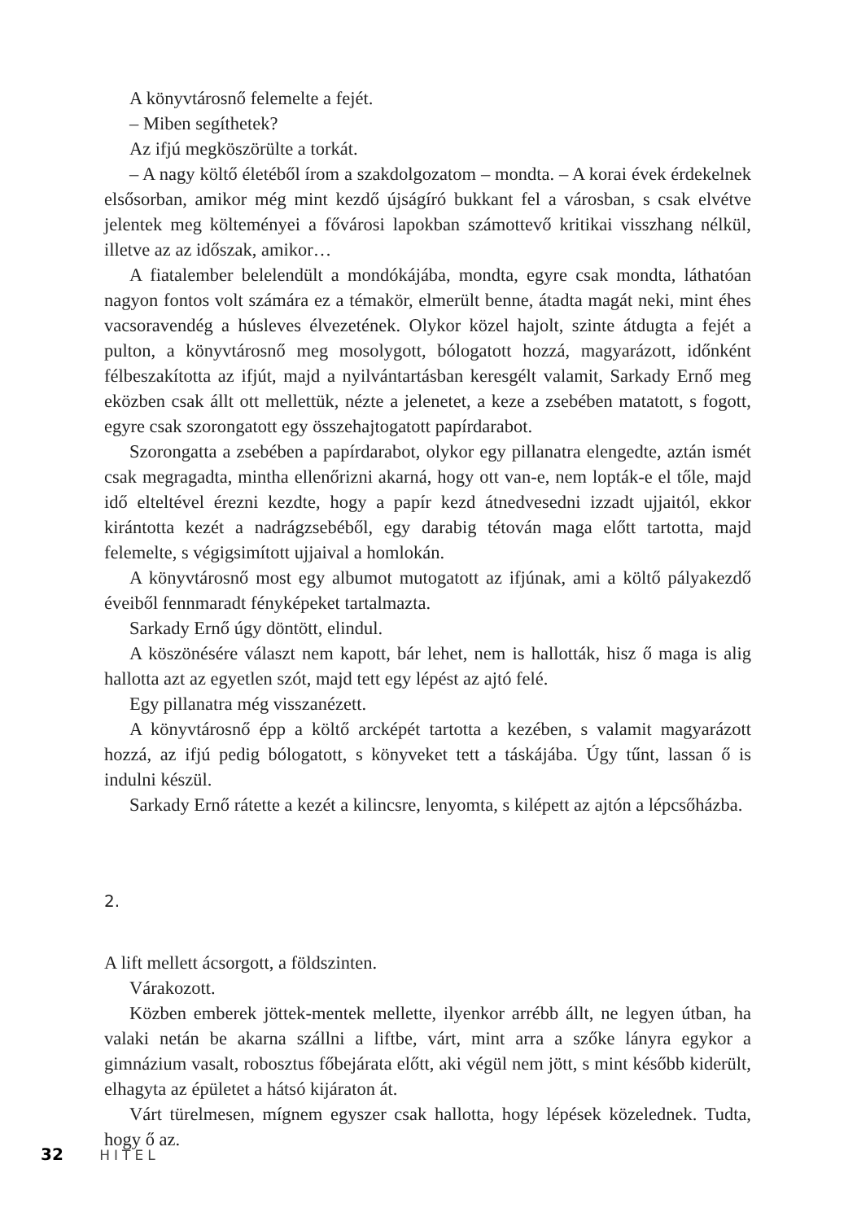A könyvtárosnő felemelte a fejét.
– Miben segíthetek?
Az ifjú megköszörülte a torkát.
– A nagy költő életéből írom a szakdolgozatom – mondta. – A korai évek érdekelnek elsősorban, amikor még mint kezdő újságíró bukkant fel a városban, s csak elvétve jelentek meg költeményei a fővárosi lapokban számottevő kritikai visszhang nélkül, illetve az az időszak, amikor…
A fiatalember belelendült a mondókájába, mondta, egyre csak mondta, láthatóan nagyon fontos volt számára ez a témakör, elmerült benne, átadta magát neki, mint éhes vacsoravendég a húsleves élvezetének. Olykor közel hajolt, szinte átdugta a fejét a pulton, a könyvtárosnő meg mosolygott, bólogatott hozzá, magyarázott, időnként félbeszakította az ifjút, majd a nyilvántartásban keresgélt valamit, Sarkady Ernő meg eközben csak állt ott mellettük, nézte a jelenetet, a keze a zsebében matatott, s fogott, egyre csak szorongatott egy összehajtogatott papírdarabot.
Szorongatta a zsebében a papírdarabot, olykor egy pillanatra elengedte, aztán ismét csak megragadta, mintha ellenőrizni akarná, hogy ott van-e, nem lopták-e el tőle, majd idő elteltével érezni kezdte, hogy a papír kezd átnedvesedni izzadt ujjaitól, ekkor kirántotta kezét a nadrágzsebéből, egy darabig tétován maga előtt tartotta, majd felemelte, s végigsimított ujjaival a homlokán.
A könyvtárosnő most egy albumot mutogatott az ifjúnak, ami a költő pályakezdő éveiből fennmaradt fényképeket tartalmazta.
Sarkady Ernő úgy döntött, elindul.
A köszönésére választ nem kapott, bár lehet, nem is hallották, hisz ő maga is alig hallotta azt az egyetlen szót, majd tett egy lépést az ajtó felé.
Egy pillanatra még visszanézett.
A könyvtárosnő épp a költő arcképét tartotta a kezében, s valamit magyarázott hozzá, az ifjú pedig bólogatott, s könyveket tett a táskájába. Úgy tűnt, lassan ő is indulni készül.
Sarkady Ernő rátette a kezét a kilincsre, lenyomta, s kilépett az ajtón a lépcsőházba.
2.
A lift mellett ácsorgott, a földszinten.
Várakozott.
Közben emberek jöttek-mentek mellette, ilyenkor arrébb állt, ne legyen útban, ha valaki netán be akarna szállni a liftbe, várt, mint arra a szőke lányra egykor a gimnázium vasalt, robosztus főbejárata előtt, aki végül nem jött, s mint később kiderült, elhagyta az épületet a hátsó kijáraton át.
Várt türelmesen, mígnem egyszer csak hallotta, hogy lépések közelednek. Tudta, hogy ő az.
32 HITEL